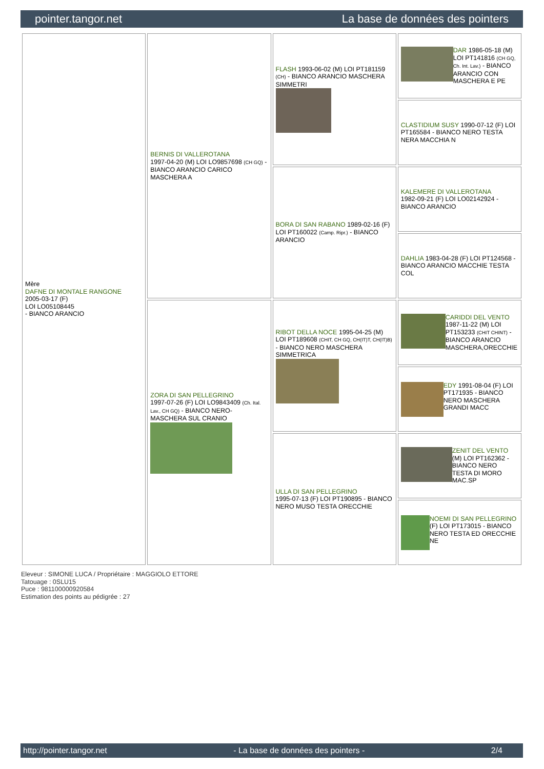pointer.tangor.net La base de données des pointers
| Mère DAFNE DI MONTALE RANGONE 2005-03-17 (F) LOI LO05108445 - BIANCO ARANCIO | BERNIS DI VALLEROTANA 1997-04-20 (M) LOI LO9857698 (CH GQ) - BIANCO ARANCIO CARICO MASCHERA A | FLASH 1993-06-02 (M) LOI PT181159 (CH) - BIANCO ARANCIO MASCHERA SIMMETRI | DAR 1986-05-18 (M) LOI PT141816 (CH GQ, Ch. Int. Lav.) - BIANCO ARANCIO CON MASCHERA E PE |
| | | | CLASTIDIUM SUSY 1990-07-12 (F) LOI PT165584 - BIANCO NERO TESTA NERA MACCHIA N |
| | | BORA DI SAN RABANO 1989-02-16 (F) LOI PT160022 (Camp. Ripr.) - BIANCO ARANCIO | KALEMERE DI VALLEROTANA 1982-09-21 (F) LOI LO02142924 - BIANCO ARANCIO |
| | | | DAHLIA 1983-04-28 (F) LOI PT124568 - BIANCO ARANCIO MACCHIE TESTA COL |
| | ZORA DI SAN PELLEGRINO 1997-07-26 (F) LOI LO9843409 (Ch. Ital. Lav., CH GQ) - BIANCO NERO-MASCHERA SUL CRANIO | RIBOT DELLA NOCE 1995-04-25 (M) LOI PT189608 (CHIT, CH GQ, CH(IT)T, CH(IT)B) - BIANCO NERO MASCHERA SIMMETRICA | CARIDDI DEL VENTO 1987-11-22 (M) LOI PT153233 (CHIT CHINT) - BIANCO ARANCIO MASCHERA,ORECCHIE |
| | | | EDY 1991-08-04 (F) LOI PT171935 - BIANCO NERO MASCHERA GRANDI MACC |
| | | ULLA DI SAN PELLEGRINO 1995-07-13 (F) LOI PT190895 - BIANCO NERO MUSO TESTA ORECCHIE | ZENIT DEL VENTO (M) LOI PT162362 - BIANCO NERO TESTA DI MORO MAC.SP |
| | | | NOEMI DI SAN PELLEGRINO (F) LOI PT173015 - BIANCO NERO TESTA ED ORECCHIE NE |
Eleveur : SIMONE LUCA / Propriétaire : MAGGIOLO ETTORE
Tatouage : 0SLU15
Puce : 981100000920584
Estimation des points au pédigrée : 27
http://pointer.tangor.net - La base de données des pointers - 2/4